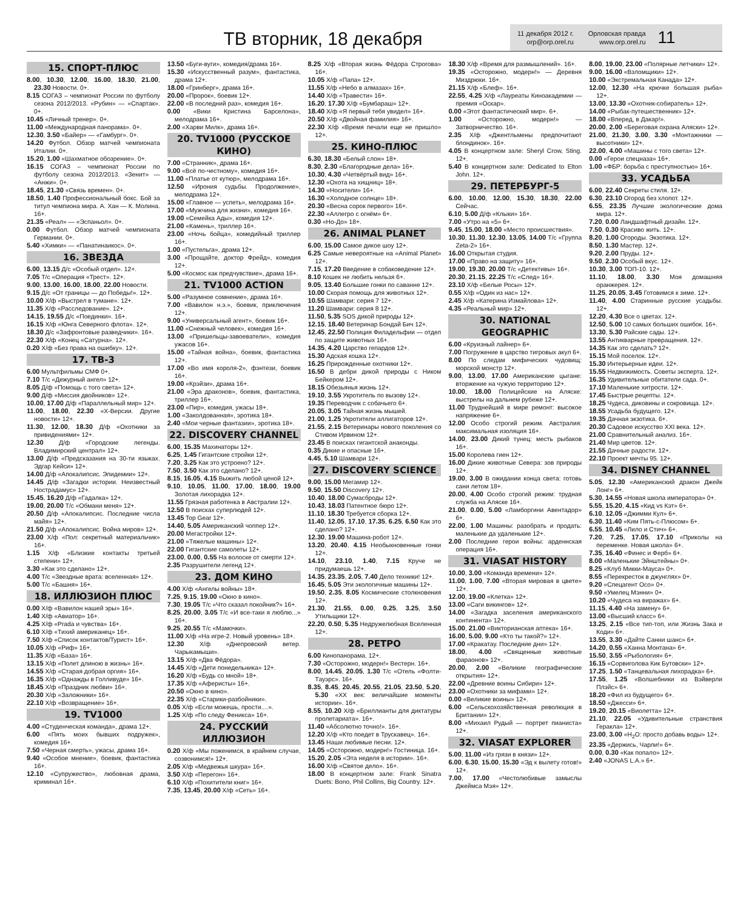ТВ вторник, 18 декабря
11 декабря 2012 г.
orp@orp.orel.ru
Орловская правда
www.orp.orel.ru
11
15. СПОРТ-ПЛЮС
8.00, 10.30, 12.00, 16.00, 18.30, 21.00, 23.30 Новости. 0+.
8.15 СОГАЗ – чемпионат России по футболу сезона 2012/2013. «Рубин» — «Спартак». 0+.
10.45 «Личный тренер». 0+.
11.00 «Международная панорама». 0+.
12.30, 3.50 «Байер» — «Гамбург». 0+.
14.20 Футбол. Обзор матчей чемпионата Италии. 0+.
15.20, 1.00 «Шахматное обозрение». 0+.
16.15 СОГАЗ – чемпионат России по футболу сезона 2012/2013. «Зенит» — «Анжи». 0+.
18.45, 21.30 «Связь времен». 0+.
18.50, 1.40 Профессиональный бокс. Бой за титул чемпиона мира. А. Хан — К. Молина. 16+.
21.35 «Реал» — «Эспаньол». 0+.
0.00 Футбол. Обзор матчей чемпионата Германии. 0+.
5.40 «Химки» — «Панатинаикос». 0+.
16. ЗВЕЗДА
6.00, 13.15 Д/с «Особый отдел». 12+.
7.05 Т/с «Операция «Трест». 12+.
9.00, 13.00, 16.00, 18.00, 22.00 Новости.
9.15 Д/с «От границы — до Победы!». 12+.
10.00 Х/ф «Выстрел в тумане». 12+.
11.35 Х/ф «Расследование». 12+.
14.15, 19.55 Д/с «Поединки». 16+.
16.15 Х/ф «Юнга Северного флота». 12+.
18.30 Д/с «Зафронтовые разведчики». 16+.
22.30 Х/ф «Конец «Сатурна». 12+.
0.20 Х/ф «Без права на ошибку». 12+.
17. ТВ-3
6.00 Мультфильмы СМФ 0+.
7.10 Т/с «Дежурный ангел» 12+.
8.05 Д/ф «Помощь с того света» 12+.
9.00 Д/ф «Миссия двойников» 12+.
10.00, 17.00 Д/ф «Параллельный мир» 12+.
11.00, 18.00, 22.30 «Х-Версии. Другие новости» 12+.
11.30, 12.00, 18.30 Д/ф «Охотники за привидениями» 12+.
12.30 Д/ф «Городские легенды. Владимирский централ» 12+.
13.00 Д/ф «Предсказания на 30-ти языках. Эдгар Кейси» 12+.
14.00 Д/ф «Апокалипсис. Эпидемии» 12+.
14.45 Д/ф «Загадки истории. Неизвестный Нострадамус» 12+.
15.45, 16.20 Д/ф «Гадалка» 12+.
19.00, 20.00 Т/с «Обмани меня» 12+.
20.50 Д/ф «Апокалипсис. Последние числа майя» 12+.
21.50 Д/ф «Апокалипсис. Война миров» 12+.
23.00 Х/ф «Пол: секретный материальчик» 16+.
1.15 Х/ф «Близкие контакты третьей степени» 12+.
3.30 «Как это сделано» 12+.
4.00 Т/с «Звездные врата: вселенная» 12+.
5.00 Т/с «Башня» 16+.
18. ИЛЛЮЗИОН ПЛЮС
0.00 Х/ф «Вавилон нашей эры» 16+.
1.40 Х/ф «Авиатор» 16+.
4.25 Х/ф «Prada и чувства» 16+.
6.10 Х/ф «Тихий американец» 16+.
7.50 Х/ф «Список контактов/Турист» 16+.
10.05 Х/ф «Риф» 16+.
11.35 Х/ф «База» 16+.
13.15 Х/ф «Полет длиною в жизнь» 16+.
14.55 Х/ф «Старая добрая оргия» 16+.
16.35 Х/ф «Однажды в Голливуде» 16+.
18.45 Х/ф «Праздник любви» 16+.
20.30 Х/ф «Заложники» 16+.
22.10 Х/ф «Возвращение» 16+.
19. TV1000
4.00 «Студенческая команда», драма 12+.
6.00 «Пять моих бывших подружек», комедия 16+.
7.50 «Черная смерть», ужасы, драма 16+.
9.40 «Особое мнение», боевик, фантастика 16+.
12.10 «Супружество», любовная драма, криминал 16+.
13.50 «Буги-вуги», комедия/драма 16+.
15.30 «Искусственный разум», фантастика, драма 12+.
18.00 «Гринберг», драма 16+.
20.00 «Пророк», боевик 12+.
22.00 «В последний раз», комедия 16+.
0.00 «Вики Кристина Барселона», мелодрама 16+.
2.00 «Харви Милк», драма 16+.
20. TV1000 (РУССКОЕ КИНО)
7.00 «Странник», драма 16+.
9.00 «Всё по-честному», комедия 16+.
11.00 «Платье от кутюр», мелодрама 16+.
12.50 «Ирония судьбы. Продолжение», мелодрама 12+.
15.00 «Главное — успеть», мелодрама 16+.
17.00 «Мужчина для жизни», комедия 16+.
19.00 «Семейка Ады», комедия 12+.
21.00 «Камень», триллер 16+.
23.00 «Ночь бойца», комедийный триллер 16+.
1.00 «Пустельга», драма 12+.
3.00 «Прощайте, доктор Фрейд», комедия 12+.
5.00 «Космос как предчувствие», драма 16+.
21. TV1000 ACTION
5.00 «Разумное сомнение», драма 16+.
7.00 «Вавилон н.э.», боевик, приключения 12+.
9.00 «Универсальный агент», боевик 16+.
11.00 «Снежный человек», комедия 16+.
13.00 «Пришельцы-завоеватели», комедия ужасов 16+.
15.00 «Тайная война», боевик, фантастика 12+.
17.00 «Во имя короля-2», фэнтези, боевик 16+.
19.00 «Крэйзи», драма 16+.
21.00 «Эра драконов», боевик, фантастика, триллер 16+.
23.00 «Пир», комедия, ужасы 18+.
1.00 «Заколдованная», эротика 18+.
2.40 «Мои черные фантазии», эротика 18+.
22. DISCOVERY CHANNEL
6.00, 15.35 Махинаторы 12+.
6.25, 1.45 Гигантские стройки 12+.
7.20, 3.25 Как это устроено? 12+.
7.50, 3.50 Как это сделано? 12+.
8.15, 16.05, 4.15 Выжить любой ценой 12+.
9.10, 10.05, 11.00, 17.00, 18.00, 19.00 Золотая лихорадка 12+.
11.55 Грязная работенка в Австралии 12+.
12.50 В поисках суперлюдей 12+.
13.45 Top Gear 12+.
14.40, 5.05 Американский чоппер 12+.
20.00 Мегастройки 12+.
21.00 «Тяжелые машины» 12+.
22.00 Гигантские самолеты 12+.
23.00, 0.00, 0.55 На волоске от смерти 12+.
2.35 Разрушители легенд 12+.
23. ДОМ КИНО
4.00 Х/ф «Ангелы войны» 18+.
7.25, 9.15, 19.00 «Окно в кино».
7.30, 19.05 Т/с «Что сказал покойник?» 16+.
8.25, 20.00, 3.05 Т/с «И все-таки я люблю...» 16+.
9.25, 20.55 Т/с «Мамочки».
11.00 Х/ф «На игре-2. Новый уровень» 18+.
12.30 Х/ф «Днепровский ветер. Чарыкамыши».
13.15 Х/ф «Два Фёдора».
14.45 Х/ф «Дети понедельника» 12+.
16.20 Х/ф «Будь со мной» 18+.
17.35 Х/ф «Аферисты» 16+.
20.50 «Окно в кино».
22.35 Х/ф «Старики-разбойники».
0.05 Х/ф «Если можешь, прости....».
1.25 Х/ф «По следу Феникса» 16+.
24. РУССКИЙ ИЛЛЮЗИОН
0.20 Х/ф «Мы поженимся, в крайнем случае, созвонимся!» 12+.
2.05 Х/ф «Медвежья шкура» 16+.
3.50 Х/ф «Перегон» 16+.
6.10 Х/ф «Похитители книг» 16+.
7.35, 13.45, 20.00 Х/ф «Сеть» 16+.
8.25 Х/ф «Вторая жизнь Фёдора Строгова» 16+.
10.05 Х/ф «Папа» 12+.
11.55 Х/ф «Небо в алмазах» 16+.
14.40 Х/ф «Травести» 16+.
16.20, 17.30 Х/ф «Бумбараш» 12+.
18.40 Х/ф «Я первый тебя увидел» 16+.
20.50 Х/ф «Двойная фамилия» 16+.
22.30 Х/ф «Время печали еще не пришло» 12+.
25. КИНО-ПЛЮС
6.30, 18.30 «Белый слон» 18+.
8.30, 2.30 «Благородные дела» 16+.
10.30, 4.30 «Четвёртый вид» 16+.
12.30 «Охота на хищниц» 18+.
14.30 «Носители» 16+.
16.30 «Холодное солнце» 18+.
20.30 «Весна сорок первого» 16+.
22.30 «Аллегро с огнём» 6+.
0.30 «Но-До» 18+.
26. ANIMAL PLANET
6.00, 15.00 Самое дикое шоу 12+.
6.25 Самые невероятные на «Animal Planet» 12+.
7.15, 17.20 Введение в собаковедение 12+.
8.10 Кошек не любить нельзя 6+.
9.05, 13.40 Большие гонки по саванне 12+.
10.00 Скорая помощь для животных 12+.
10.55 Шамвари: серия 7 12+.
11.20 Шамвари: серия 8 12+.
11.50, 5.35 SOS дикой природы 12+.
12.15, 18.40 Ветеринар Бондай Бич 12+.
12.45, 22.50 Полиция Филадельфии — отдел по защите животных 16+.
14.35, 4.20 Царство гепардов 12+.
15.30 Адская кошка 12+.
16.25 Прирожденные охотники 12+.
16.50 В дебри дикой природы с Ником Бейкером 12+.
18.15 Обезьянья жизнь 12+.
19.10, 3.55 Укротитель по вызову 12+.
19.35 Переводчик с собачьего 6+.
20.05, 3.05 Тайная жизнь мышей.
21.00, 1.25 Укротители аллигаторов 12+.
21.55, 2.15 Ветеринары нового поколения со Стивом Ирвином 12+.
23.45 В поисках гигантской анаконды.
0.35 Дикие и опасные 16+.
4.45, 5.10 Шамвари 12+.
27. DISCOVERY SCIENCE
9.00, 15.00 Мегамир 12+.
9.50, 15.50 Discovery 12+.
10.40, 18.00 Сумасброды 12+.
10.43, 18.03 Патентное бюро 12+.
11.10, 18.30 Требуется сборка 12+.
11.40, 12.05, 17.10, 17.35, 6.25, 6.50 Как это сделано? 12+.
12.30, 19.00 Машина-робот 12+.
13.20, 20.40, 4.15 Необыкновенные гонки 12+.
14.10, 23.10, 1.40, 7.15 Круче не придумаешь 12+.
14.35, 23.35, 2.05, 7.40 Дело техники! 12+.
16.45, 5.05 Эти экологичные машины 12+.
19.50, 2.35, 8.05 Космические столкновения 12+.
21.30, 21.55, 0.00, 0.25, 3.25, 3.50 Утильщики 12+.
22.20, 0.50, 5.35 Недружелюбная Вселенная 12+.
28. РЕТРО
6.00 Кинопанорама. 12+.
7.30 «Осторожно, модерн!» Вестерн. 16+.
8.00, 14.45, 20.05, 1.30 Т/с «Отель «Фолти-Тауэрс». 16+.
8.35, 8.45, 20.45, 20.55, 21.05, 23.50, 5.20, 5.30 «XX век: величайшие моменты истории». 16+.
8.55, 10.20 Х/ф «Бриллианты для диктатуры пролетариата». 16+.
11.40 «Абсолютно точно!». 16+.
12.20 Х/ф «Кто поедет в Трускавец». 16+.
13.45 Наши любимые песни. 12+.
14.05 «Осторожно, модерн!» Гостиница. 16+.
15.20, 2.05 «Эта неделя в истории». 16+.
16.00 Х/ф «Святое дело». 16+.
18.00 В концертном зале: Frank Sinatra Duets: Bono, Phil Collins, Big Country. 12+.
18.30 Х/ф «Время для размышлений». 16+.
19.35 «Осторожно, модерн!» — Деревня Миздрюки. 16+.
21.15 Х/ф «Блеф». 16+.
22.55, 4.25 Х/ф «Лауреаты Киноакадемии — премия «Оскар».
0.00 «Этот фантастический мир». 6+.
1.00 «Осторожно, модерн!» — Затворничество. 16+.
2.35 Х/ф «Джентльмены предпочитают блондинок». 16+.
4.05 В концертном зале: Sheryl Crow, Sting. 12+.
5.40 В концертном зале: Dedicated to Elton John. 12+.
29. ПЕТЕРБУРГ-5
6.00, 10.00, 12.00, 15.30, 18.30, 22.00 Сейчас.
6.10, 5.00 Д/ф «Клыки» 16+.
7.00 «Утро на «5» 6+.
9.45, 15.00, 18.00 «Место происшествия».
10.30, 11.30, 12.30, 13.05, 14.00 Т/с «Группа Zeta-2» 16+.
16.00 Открытая студия.
17.00 «Право на защиту» 16+.
19.00, 19.30, 20.00 Т/с «Детективы» 16+.
20.30, 21.15, 22.25 Т/с «След» 16+.
23.10 Х/ф «Белые Росы» 12+.
0.55 Х/ф «Один из нас» 12+.
2.45 Х/ф «Катерина Измайлова» 12+.
4.35 «Реальный мир» 12+.
30. NATIONAL GEOGRAPHIC
6.00 «Круизный лайнер» 6+.
7.00 Погружение в царство тигровых акул 6+.
8.00 По следам мифических чудовищ: морской монстр 12+.
9.00, 13.00, 17.00 Американские цыгане: вторжение на чужую территорию 12+.
10.00, 18.00 Полицейские на Аляске: выстрелы на дальнем рубеже 12+.
11.00 Труднейший в мире ремонт: высокое напряжение 6+.
12.00 Особо строгий режим. Австралия: максимальная изоляция 16+.
14.00, 23.00 Дикий тунец: месть рыбаков 16+.
15.00 Королева гиен 12+.
16.00 Дикие животные Севера: зов природы 12+.
19.00, 3.00 В ожидании конца света: готовь сани летом 18+.
20.00, 4.00 Особо строгий режим: трудная служба на Аляске 16+.
21.00, 0.00, 5.00 «Ламборгини Авентадор» 6+.
22.00, 1.00 Машины: разобрать и продать: маленькие да удаленькие 12+.
2.00 Последние герои войны: арденнская операция 16+.
31. VIASAT HISTORY
10.00, 3.00 «Команда времени» 12+.
11.00, 1.00, 7.00 «Вторая мировая в цвете» 12+.
12.00, 19.00 «Клетка» 12+.
13.00 «Саги викингов» 12+.
14.00 «Загадка заселения американского континента» 12+.
15.00, 21.00 «Викторианская аптека» 16+.
16.00, 5.00, 9.00 «Кто ты такой?» 12+.
17.00 «Кракатау. Последние дни» 12+.
18.00, 4.00 «Священные животные фараонов» 12+.
20.00, 2.00 «Великие географические открытия» 12+.
22.00 «Древние воины Сибири» 12+.
23.00 «Охотники за мифами» 12+.
0.00 «Великие воины» 12+.
6.00 «Сельскохозяйственная революция в Британии» 12+.
8.00 «Михаил Рудый — портрет пианиста» 12+.
32. VIASAT EXPLORER
5.00, 11.00 «Из грязи в князи» 12+.
6.00, 6.30, 15.00, 15.30 «Эд к вылету готов!» 12+.
7.00, 17.00 «Честолюбивые замыслы Джеймса Мэя» 12+.
8.00, 19.00, 23.00 «Полярные летчики» 12+.
9.00, 16.00 «Взломщики» 12+.
10.00 «Экстремальная Канада» 12+.
12.00, 12.30 «На крючке большая рыба» 12+.
13.00, 13.30 «Охотник-собиратель» 12+.
14.00 «Рыбак-путешественник» 12+.
18.00 «Вперед, в Дакар!».
20.00, 2.00 «Береговая охрана Аляски» 12+.
21.00, 21.30, 3.00, 3.30 «Монтажники — высотники» 12+.
22.00, 4.00 «Машины с того света» 12+.
0.00 «Герои спецназа» 16+.
1.00 «ФБР: борьба с преступностью» 16+.
33. УСАДЬБА
6.00, 22.40 Секреты стиля. 12+.
6.30, 23.10 Огород без хлопот. 12+.
6.55, 23.35 Лучшие экологические дома мира. 12+.
7.20, 0.00 Ландшафтный дизайн. 12+.
7.50, 0.30 Красиво жить. 12+.
8.20, 1.00 Огороды. Экзотика. 12+.
8.50, 1.30 Мастер. 12+.
9.20, 2.00 Пруды. 12+.
9.50, 2.30 Особый вкус. 12+.
10.30, 3.00 ТОП-10. 12+.
11.10, 18.00, 3.30 Моя домашняя оранжерея. 12+.
11.25, 20.05, 3.45 Готовимся к зиме. 12+.
11.40, 4.00 Старинные русские усадьбы. 12+.
12.20, 4.30 Все о цветах. 12+.
12.50, 5.00 10 самых больших ошибок. 16+.
13.30, 5.30 Райские сады. 12+.
13.55 Антикварные превращения. 12+.
14.35 Как это сделать? 12+.
15.15 Мой поселок. 12+.
15.30 Интерьерные идеи. 12+.
15.55 Недвижимость. Советы эксперта. 12+.
16.35 Удивительные обитатели сада. 0+.
17.10 Маленькие хитрости. 12+.
17.45 Быстрые рецепты. 12+.
18.25 Чудеса, диковины и сокровища. 12+.
18.55 Усадьба будущего. 12+.
19.35 Дачная экзотика. 6+.
20.30 Садовое искусство XXI века. 12+.
21.00 Сравнительный анализ. 16+.
21.40 Мир цветов. 12+.
21.55 Дачные радости. 12+.
22.10 Проект мечты 95. 12+.
34. DISNEY CHANNEL
5.05, 12.30 «Американский дракон Джейк Лонг» 6+.
5.30, 14.55 «Новая школа императора» 0+.
5.55, 15.20, 4.15 «Кид vs Кэт» 6+.
6.10, 12.05 «Джимми Кул» 6+.
6.30, 11.40 «Ким Пять-с-Плюсом» 6+.
6.55, 10.45 «Лило и Стич» 6+.
7.20, 7.25, 17.05, 17.10 «Приколы на переменке. Новая школа» 6+.
7.35, 16.40 «Финес и Ферб» 6+.
8.00 «Маленькие Эйнштейны» 0+.
8.25 «Клуб Микки-Мауса» 0+.
8.55 «Перекресток в джунглях» 0+.
9.20 «Спецагент Осо» 0+.
9.50 «Умелец Мэнни» 0+.
10.20 «Чудеса на виражах» 6+.
11.15, 4.40 «На замену» 6+.
13.00 «Высший класс» 6+.
13.25, 2.15 «Все тип-топ, или Жизнь Зака и Коди» 6+.
13.55, 3.30 «Дайте Санни шанс» 6+.
14.20, 0.55 «Ханна Монтана» 6+.
15.50, 3.55 «Рыбология» 6+.
16.15 «Сорвиголова Кик Бутовски» 12+.
17.25, 1.50 «Танцевальная лихорадка» 6+.
17.55, 1.25 «Волшебники из Вэйверли Плэйс» 6+.
18.20 «Фил из будущего» 6+.
18.50 «Джесси» 6+.
19.20, 20.15 «Виолетта» 12+.
21.10, 22.05 «Удивительные странствия Геракла» 12+.
23.00, 3.00 «H<sub>2</sub>O: просто добавь воды» 12+.
23.35 «Держись, Чарли!» 6+.
0.00, 0.30 «Как попало» 12+.
2.40 «JONAS L.A.» 6+.